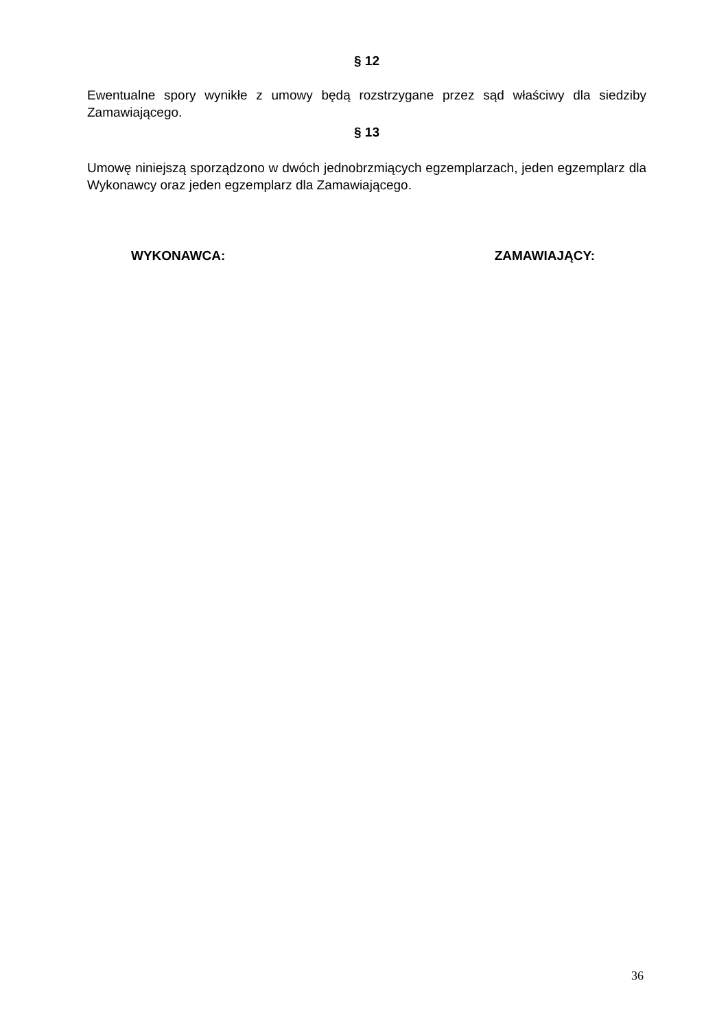§ 12
Ewentualne spory wynikłe z umowy będą rozstrzygane przez sąd właściwy dla siedziby Zamawiającego.
§ 13
Umowę niniejszą sporządzono w dwóch jednobrzmiących egzemplarzach, jeden egzemplarz dla Wykonawcy oraz jeden egzemplarz dla Zamawiającego.
WYKONAWCA: ZAMAWIAJĄCY:
36